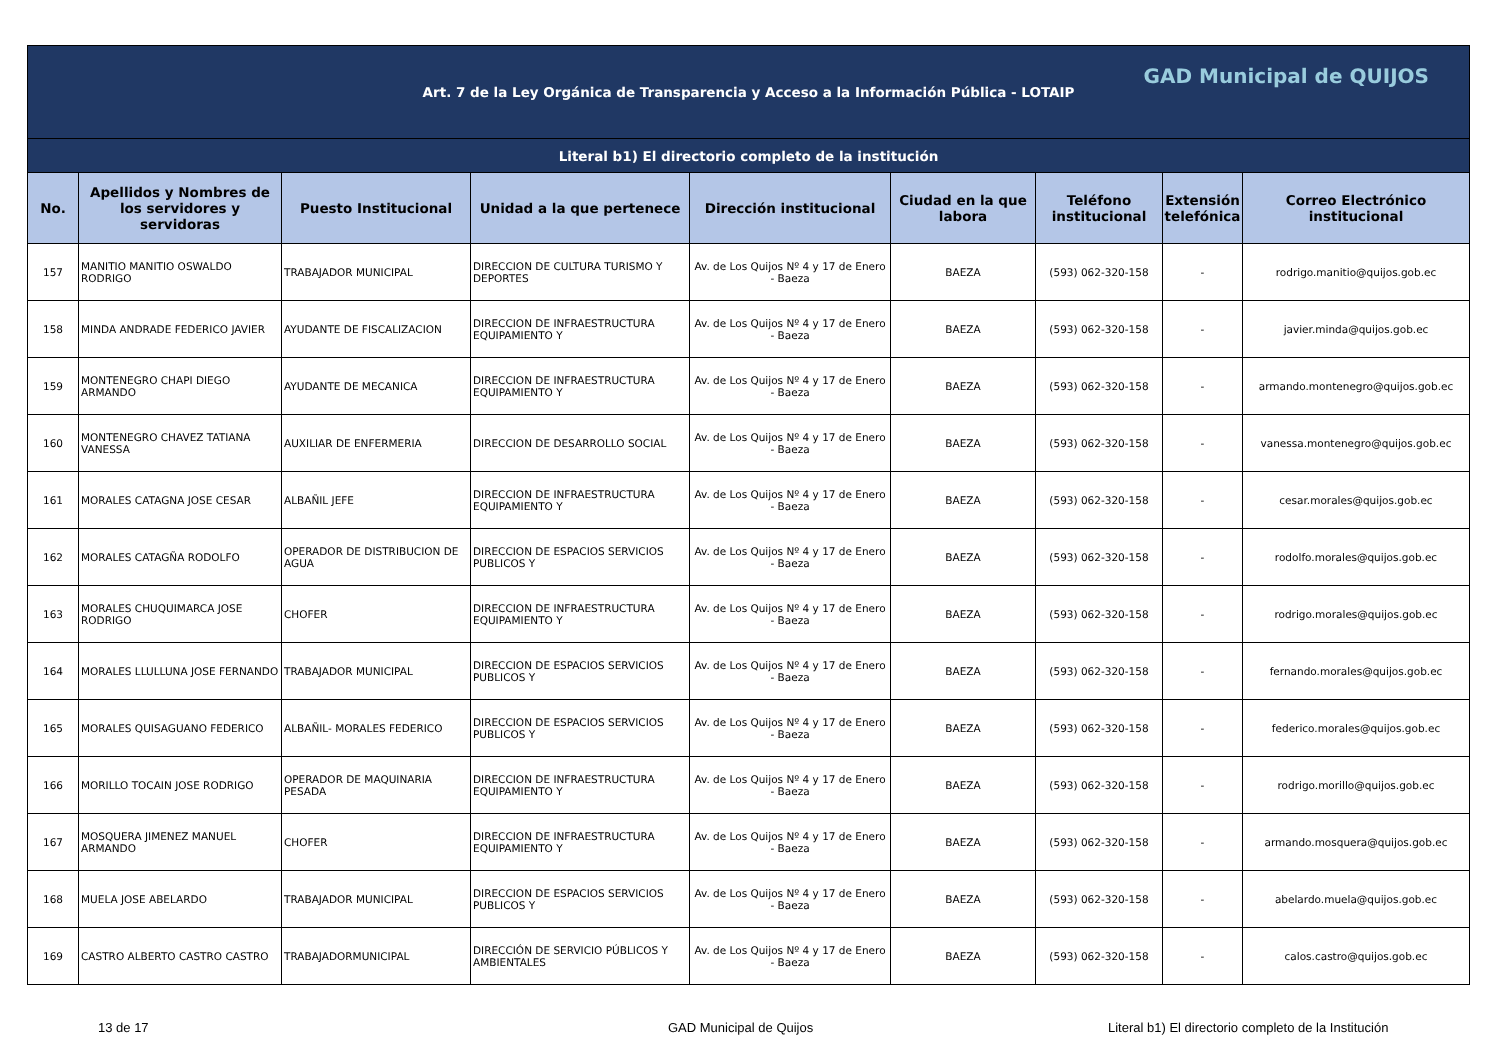| Art. 7 de la Ley Orgánica de Transparencia y Acceso a la Información Pública - LOTAIP GAD Municipal de QUIJOS | | | | | | | | |
| Literal b1) El directorio completo de la institución | | | | | | | | |
| No. | Apellidos y Nombres de los servidores y servidoras | Puesto Institucional | Unidad a la que pertenece | Dirección institucional | Ciudad en la que labora | Teléfono institucional | Extensión telefónica | Correo Electrónico institucional |
| 157 | MANITIO MANITIO OSWALDO RODRIGO | TRABAJADOR MUNICIPAL | DIRECCION DE CULTURA TURISMO Y DEPORTES | Av. de Los Quijos Nº 4 y 17 de Enero - Baeza | BAEZA | (593) 062-320-158 | - | rodrigo.manitio@quijos.gob.ec |
| 158 | MINDA ANDRADE FEDERICO JAVIER | AYUDANTE DE FISCALIZACION | DIRECCION DE INFRAESTRUCTURA EQUIPAMIENTO Y | Av. de Los Quijos Nº 4 y 17 de Enero - Baeza | BAEZA | (593) 062-320-158 | - | javier.minda@quijos.gob.ec |
| 159 | MONTENEGRO CHAPI DIEGO ARMANDO | AYUDANTE DE MECANICA | DIRECCION DE INFRAESTRUCTURA EQUIPAMIENTO Y | Av. de Los Quijos Nº 4 y 17 de Enero - Baeza | BAEZA | (593) 062-320-158 | - | armando.montenegro@quijos.gob.ec |
| 160 | MONTENEGRO CHAVEZ TATIANA VANESSA | AUXILIAR DE ENFERMERIA | DIRECCION DE DESARROLLO SOCIAL | Av. de Los Quijos Nº 4 y 17 de Enero - Baeza | BAEZA | (593) 062-320-158 | - | vanessa.montenegro@quijos.gob.ec |
| 161 | MORALES CATAGNA JOSE CESAR | ALBAÑIL JEFE | DIRECCION DE INFRAESTRUCTURA EQUIPAMIENTO Y | Av. de Los Quijos Nº 4 y 17 de Enero - Baeza | BAEZA | (593) 062-320-158 | - | cesar.morales@quijos.gob.ec |
| 162 | MORALES CATAGÑA RODOLFO | OPERADOR DE DISTRIBUCION DE AGUA | DIRECCION DE ESPACIOS SERVICIOS PUBLICOS Y | Av. de Los Quijos Nº 4 y 17 de Enero - Baeza | BAEZA | (593) 062-320-158 | - | rodolfo.morales@quijos.gob.ec |
| 163 | MORALES CHUQUIMARCA JOSE RODRIGO | CHOFER | DIRECCION DE INFRAESTRUCTURA EQUIPAMIENTO Y | Av. de Los Quijos Nº 4 y 17 de Enero - Baeza | BAEZA | (593) 062-320-158 | - | rodrigo.morales@quijos.gob.ec |
| 164 | MORALES LLULLUNA JOSE FERNANDO | TRABAJADOR MUNICIPAL | DIRECCION DE ESPACIOS SERVICIOS PUBLICOS Y | Av. de Los Quijos Nº 4 y 17 de Enero - Baeza | BAEZA | (593) 062-320-158 | - | fernando.morales@quijos.gob.ec |
| 165 | MORALES QUISAGUANO FEDERICO | ALBAÑIL- MORALES FEDERICO | DIRECCION DE ESPACIOS SERVICIOS PUBLICOS Y | Av. de Los Quijos Nº 4 y 17 de Enero - Baeza | BAEZA | (593) 062-320-158 | - | federico.morales@quijos.gob.ec |
| 166 | MORILLO TOCAIN JOSE RODRIGO | OPERADOR DE MAQUINARIA PESADA | DIRECCION DE INFRAESTRUCTURA EQUIPAMIENTO Y | Av. de Los Quijos Nº 4 y 17 de Enero - Baeza | BAEZA | (593) 062-320-158 | - | rodrigo.morillo@quijos.gob.ec |
| 167 | MOSQUERA JIMENEZ MANUEL ARMANDO | CHOFER | DIRECCION DE INFRAESTRUCTURA EQUIPAMIENTO Y | Av. de Los Quijos Nº 4 y 17 de Enero - Baeza | BAEZA | (593) 062-320-158 | - | armando.mosquera@quijos.gob.ec |
| 168 | MUELA JOSE ABELARDO | TRABAJADOR MUNICIPAL | DIRECCION DE ESPACIOS SERVICIOS PUBLICOS Y | Av. de Los Quijos Nº 4 y 17 de Enero - Baeza | BAEZA | (593) 062-320-158 | - | abelardo.muela@quijos.gob.ec |
| 169 | CASTRO ALBERTO CASTRO CASTRO | TRABAJADORMUNICIPAL | DIRECCIÓN DE SERVICIO PÚBLICOS Y AMBIENTALES | Av. de Los Quijos Nº 4 y 17 de Enero - Baeza | BAEZA | (593) 062-320-158 | - | calos.castro@quijos.gob.ec |
13 de 17 GAD Municipal de Quijos Literal b1) El directorio completo de la Institución